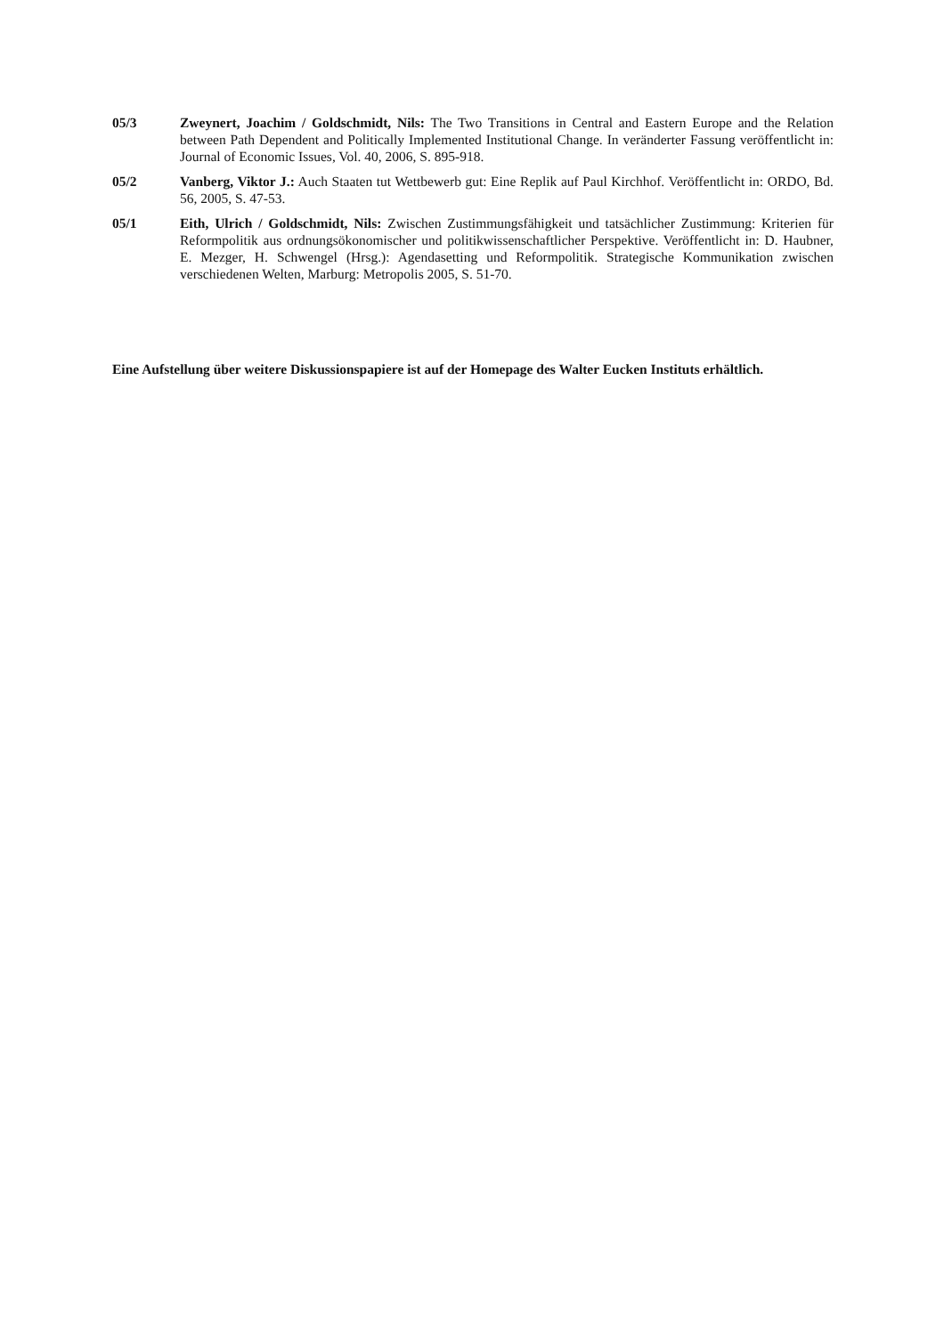05/3 Zweynert, Joachim / Goldschmidt, Nils: The Two Transitions in Central and Eastern Europe and the Relation between Path Dependent and Politically Implemented Institutional Change. In veränderter Fassung veröffentlicht in: Journal of Economic Issues, Vol. 40, 2006, S. 895-918.
05/2 Vanberg, Viktor J.: Auch Staaten tut Wettbewerb gut: Eine Replik auf Paul Kirchhof. Veröffentlicht in: ORDO, Bd. 56, 2005, S. 47-53.
05/1 Eith, Ulrich / Goldschmidt, Nils: Zwischen Zustimmungsfähigkeit und tatsächlicher Zustimmung: Kriterien für Reformpolitik aus ordnungsökonomischer und politikwissenschaftlicher Perspektive. Veröffentlicht in: D. Haubner, E. Mezger, H. Schwengel (Hrsg.): Agendasetting und Reformpolitik. Strategische Kommunikation zwischen verschiedenen Welten, Marburg: Metropolis 2005, S. 51-70.
Eine Aufstellung über weitere Diskussionspapiere ist auf der Homepage des Walter Eucken Instituts erhältlich.